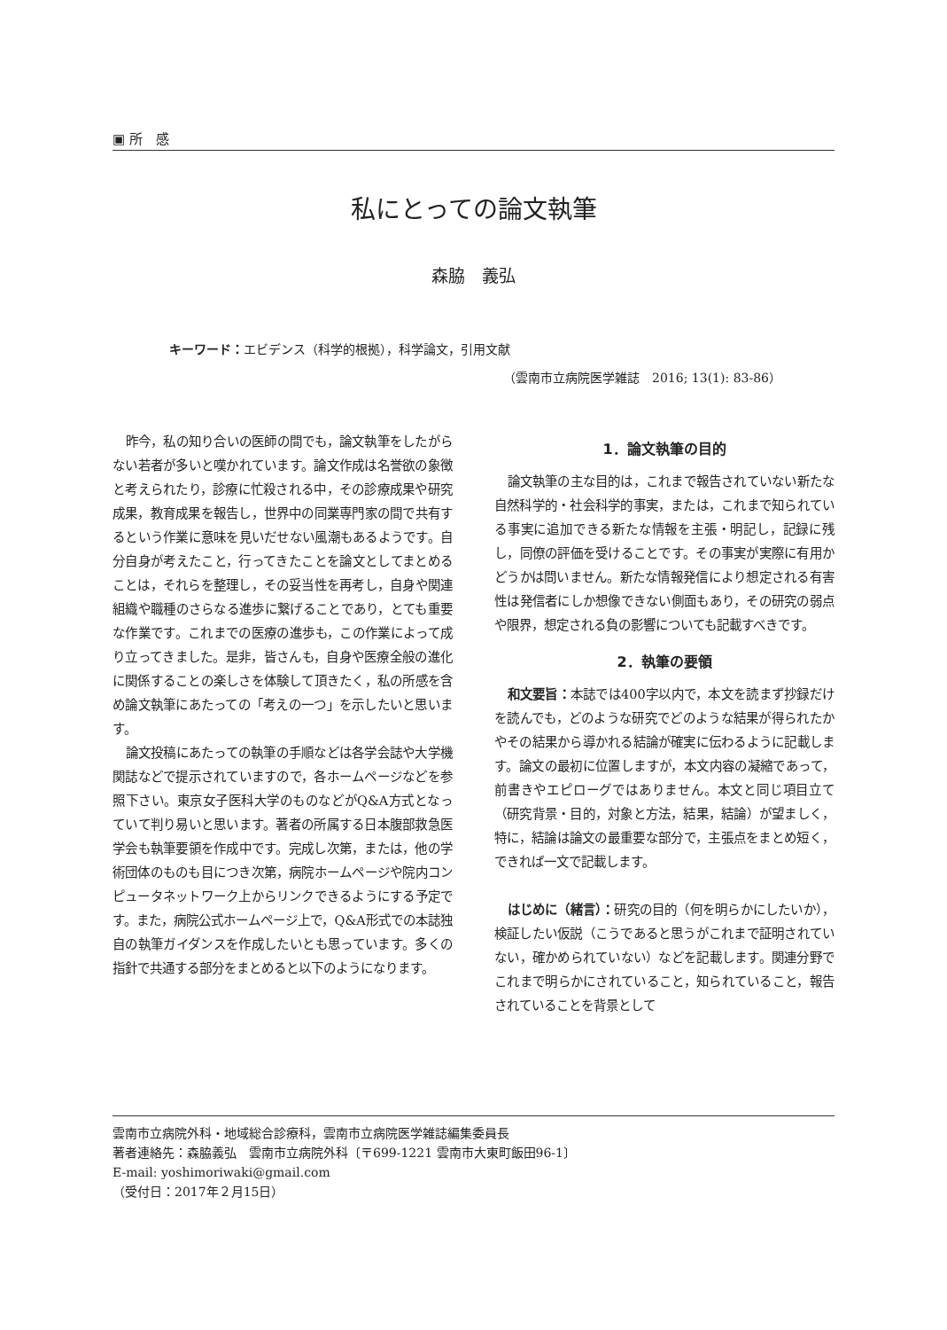▣ 所　感
私にとっての論文執筆
森脇　義弘
キーワード：エビデンス（科学的根拠），科学論文，引用文献
（雲南市立病院医学雑誌　2016; 13(1): 83-86）
昨今，私の知り合いの医師の間でも，論文執筆をしたがらない若者が多いと嘆かれています。論文作成は名誉欲の象徴と考えられたり，診療に忙殺される中，その診療成果や研究成果，教育成果を報告し，世界中の同業専門家の間で共有するという作業に意味を見いだせない風潮もあるようです。自分自身が考えたこと，行ってきたことを論文としてまとめることは，それらを整理し，その妥当性を再考し，自身や関連組織や職種のさらなる進歩に繋げることであり，とても重要な作業です。これまでの医療の進歩も，この作業によって成り立ってきました。是非，皆さんも，自身や医療全般の進化に関係することの楽しさを体験して頂きたく，私の所感を含め論文執筆にあたっての「考えの一つ」を示したいと思います。
論文投稿にあたっての執筆の手順などは各学会誌や大学機関誌などで提示されていますので，各ホームページなどを参照下さい。東京女子医科大学のものなどがQ&A方式となっていて判り易いと思います。著者の所属する日本腹部救急医学会も執筆要領を作成中です。完成し次第，または，他の学術団体のものも目につき次第，病院ホームページや院内コンピュータネットワーク上からリンクできるようにする予定です。また，病院公式ホームページ上で，Q&A形式での本誌独自の執筆ガイダンスを作成したいとも思っています。多くの指針で共通する部分をまとめると以下のようになります。
1．論文執筆の目的
論文執筆の主な目的は，これまで報告されていない新たな自然科学的・社会科学的事実，または，これまで知られている事実に追加できる新たな情報を主張・明記し，記録に残し，同僚の評価を受けることです。その事実が実際に有用かどうかは問いません。新たな情報発信により想定される有害性は発信者にしか想像できない側面もあり，その研究の弱点や限界，想定される負の影響についても記載すべきです。
2．執筆の要領
和文要旨：本誌では400字以内で，本文を読まず抄録だけを読んでも，どのような研究でどのような結果が得られたかやその結果から導かれる結論が確実に伝わるように記載します。論文の最初に位置しますが，本文内容の凝縮であって，前書きやエピローグではありません。本文と同じ項目立て（研究背景・目的，対象と方法，結果，結論）が望ましく，特に，結論は論文の最重要な部分で，主張点をまとめ短く，できれば一文で記載します。
はじめに（緒言）：研究の目的（何を明らかにしたいか），検証したい仮説（こうであると思うがこれまで証明されていない，確かめられていない）などを記載します。関連分野でこれまで明らかにされていること，知られていること，報告されていることを背景として
雲南市立病院外科・地域総合診療科，雲南市立病院医学雑誌編集委員長
著者連絡先：森脇義弘　雲南市立病院外科〔〒699-1221 雲南市大東町飯田96-1〕
E-mail: yoshimoriwaki@gmail.com
（受付日：2017年２月15日）